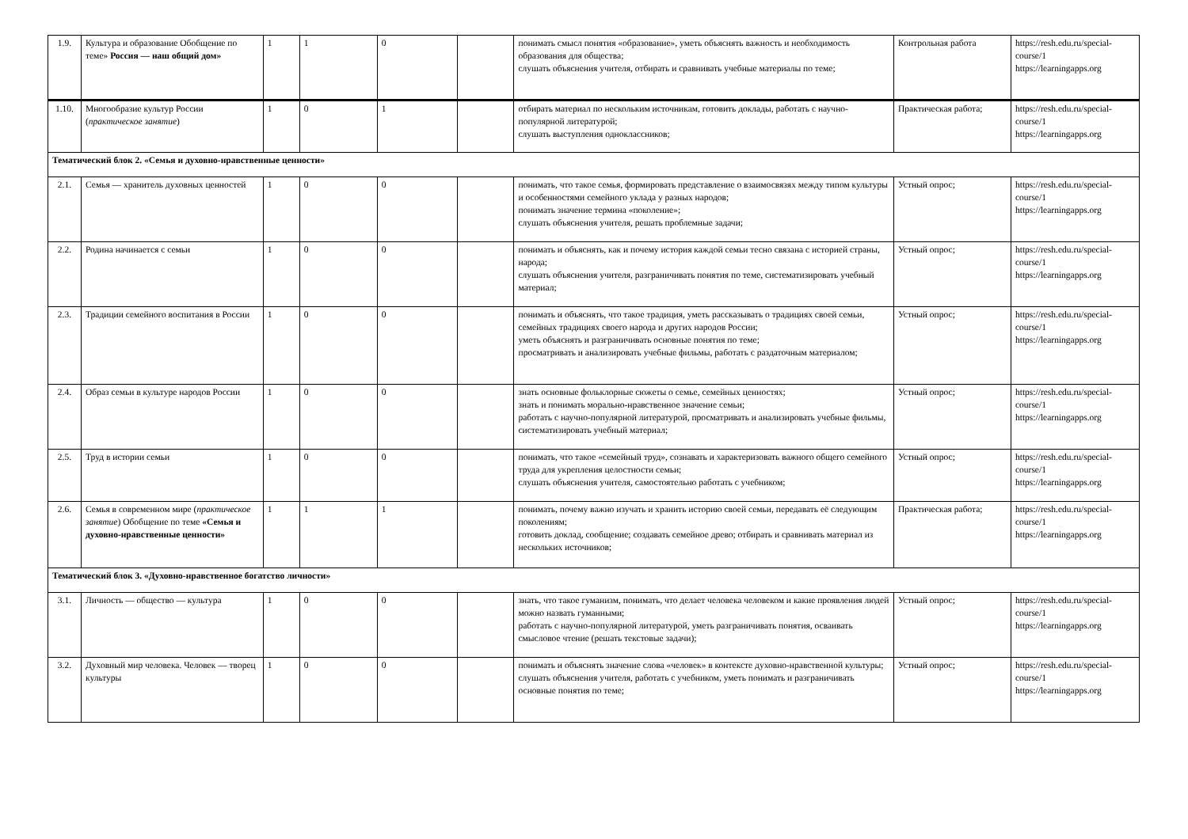| 1.9. | Культура и образование Обобщение по теме» Россия — наш общий дом» | 1 | 1 | 0 | | понимать смысл понятия «образование», уметь объяснять важность и необходимость образования для общества; слушать объяснения учителя, отбирать и сравнивать учебные материалы по теме; | Контрольная работа | https://resh.edu.ru/special-course/1 https://learningapps.org |
| 1.10. | Многообразие культур России ( практическое занятие ) | 1 | 0 | 1 | | отбирать материал по нескольким источникам, готовить доклады, работать с научно-популярной литературой; слушать выступления одноклассников; | Практическая работа; | https://resh.edu.ru/special-course/1 https://learningapps.org |
| Тематический блок 2. «Семья и духовно-нравственные ценности» | | | | | | | | |
| 2.1. | Семья — хранитель духовных ценностей | 1 | 0 | 0 | | понимать, что такое семья, формировать представление о взаимосвязях между типом культуры и особенностями семейного уклада у разных народов; понимать значение термина «поколение»; слушать объяснения учителя, решать проблемные задачи; | Устный опрос; | https://resh.edu.ru/special-course/1 https://learningapps.org |
| 2.2. | Родина начинается с семьи | 1 | 0 | 0 | | понимать и объяснять, как и почему история каждой семьи тесно связана с историей страны, народа; слушать объяснения учителя, разграничивать понятия по теме, систематизировать учебный материал; | Устный опрос; | https://resh.edu.ru/special-course/1 https://learningapps.org |
| 2.3. | Традиции семейного воспитания в России | 1 | 0 | 0 | | понимать и объяснять, что такое традиция, уметь рассказывать о традициях своей семьи, семейных традициях своего народа и других народов России; уметь объяснять и разграничивать основные понятия по теме; просматривать и анализировать учебные фильмы, работать с раздаточным материалом; | Устный опрос; | https://resh.edu.ru/special-course/1 https://learningapps.org |
| 2.4. | Образ семьи в культуре народов России | 1 | 0 | 0 | | знать основные фольклорные сюжеты о семье, семейных ценностях; знать и понимать морально-нравственное значение семьи; работать с научно-популярной литературой, просматривать и анализировать учебные фильмы, систематизировать учебный материал; | Устный опрос; | https://resh.edu.ru/special-course/1 https://learningapps.org |
| 2.5. | Труд в истории семьи | 1 | 0 | 0 | | понимать, что такое «семейный труд», сознавать и характеризовать важного общего семейного труда для укрепления целостности семьи; слушать объяснения учителя, самостоятельно работать с учебником; | Устный опрос; | https://resh.edu.ru/special-course/1 https://learningapps.org |
| 2.6. | Семья в современном мире ( практическое занятие ) Обобщение по теме «Семья и духовно-нравственные ценности» | 1 | 1 | 1 | | понимать, почему важно изучать и хранить историю своей семьи, передавать её следующим поколениям; готовить доклад, сообщение; создавать семейное древо; отбирать и сравнивать материал из нескольких источников; | Практическая работа; | https://resh.edu.ru/special-course/1 https://learningapps.org |
| Тематический блок 3. «Духовно-нравственное богатство личности» | | | | | | | | |
| 3.1. | Личность — общество — культура | 1 | 0 | 0 | | знать, что такое гуманизм, понимать, что делает человека человеком и какие проявления людей можно назвать гуманными; работать с научно-популярной литературой, уметь разграничивать понятия, осваивать смысловое чтение (решать текстовые задачи); | Устный опрос; | https://resh.edu.ru/special-course/1 https://learningapps.org |
| 3.2. | Духовный мир человека. Человек — творец культуры | 1 | 0 | 0 | | понимать и объяснять значение слова «человек» в контексте духовно-нравственной культуры; слушать объяснения учителя, работать с учебником, уметь понимать и разграничивать основные понятия по теме; | Устный опрос; | https://resh.edu.ru/special-course/1 https://learningapps.org |